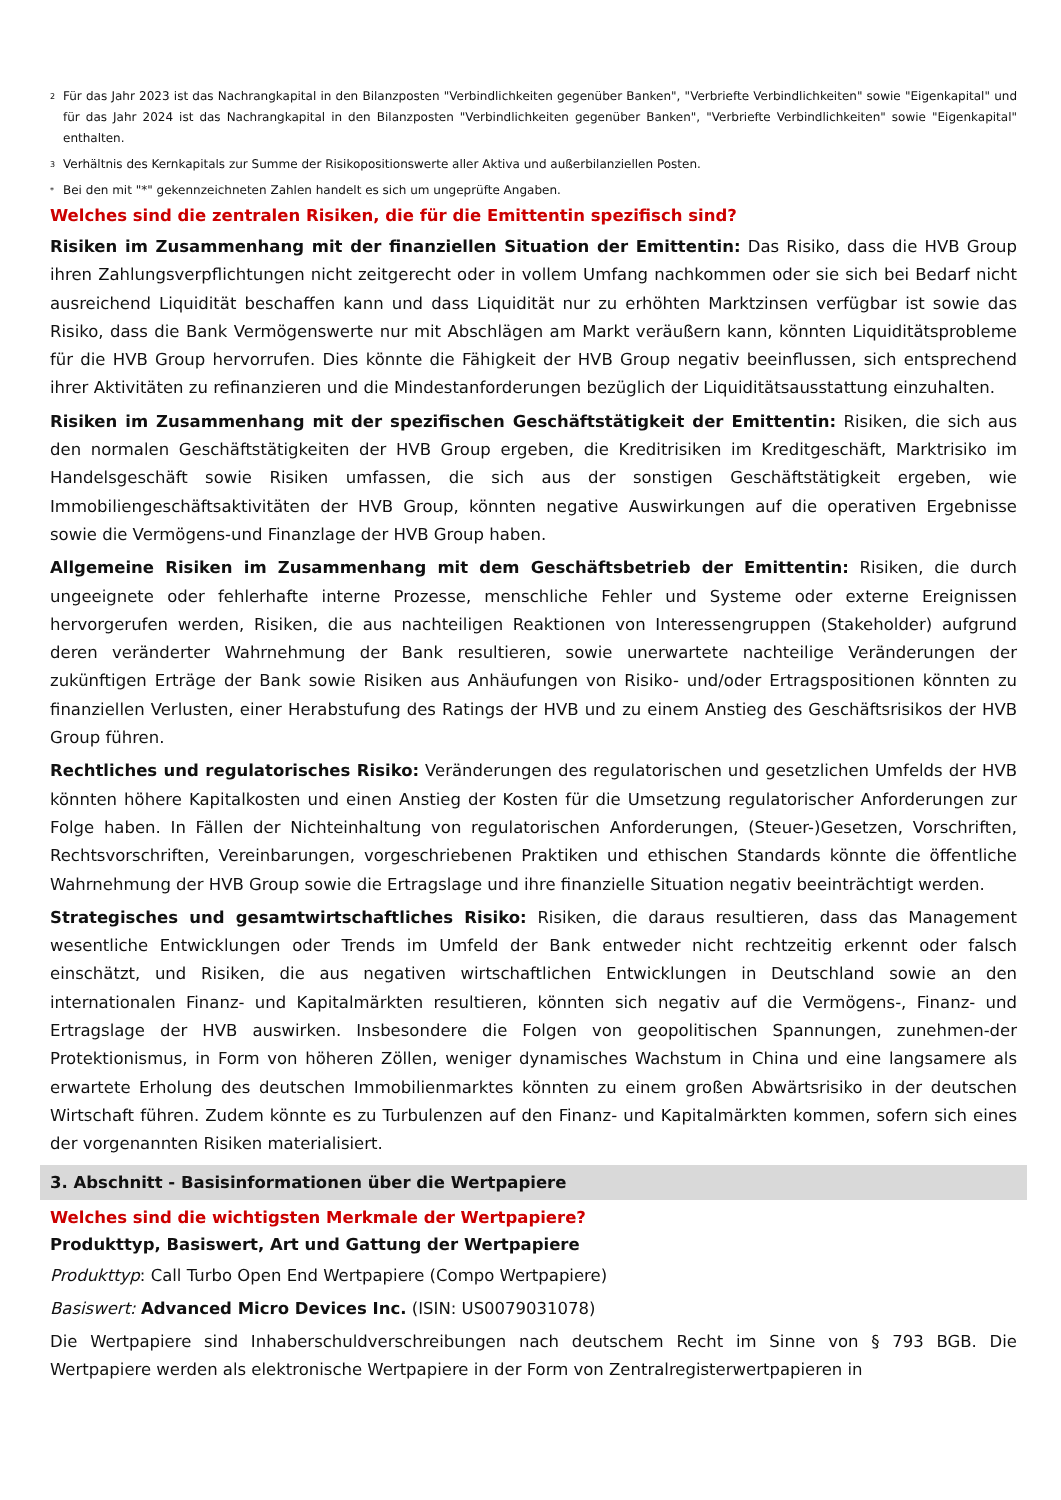<sup>2</sup> Für das Jahr 2023 ist das Nachrangkapital in den Bilanzposten "Verbindlichkeiten gegenüber Banken", "Verbriefte Verbindlichkeiten" sowie "Eigenkapital" und für das Jahr 2024 ist das Nachrangkapital in den Bilanzposten "Verbindlichkeiten gegenüber Banken", "Verbriefte Verbindlichkeiten" sowie "Eigenkapital" enthalten.
<sup>3</sup> Verhältnis des Kernkapitals zur Summe der Risikopositionswerte aller Aktiva und außerbilanziellen Posten.
<sup>*</sup> Bei den mit "*" gekennzeichneten Zahlen handelt es sich um ungeprüfte Angaben.
Welches sind die zentralen Risiken, die für die Emittentin spezifisch sind?
Risiken im Zusammenhang mit der finanziellen Situation der Emittentin: Das Risiko, dass die HVB Group ihren Zahlungsverpflichtungen nicht zeitgerecht oder in vollem Umfang nachkommen oder sie sich bei Bedarf nicht ausreichend Liquidität beschaffen kann und dass Liquidität nur zu erhöhten Marktzinsen verfügbar ist sowie das Risiko, dass die Bank Vermögenswerte nur mit Abschlägen am Markt veräußern kann, könnten Liquiditätsprobleme für die HVB Group hervorrufen. Dies könnte die Fähigkeit der HVB Group negativ beeinflussen, sich entsprechend ihrer Aktivitäten zu refinanzieren und die Mindestanforderungen bezüglich der Liquiditätsausstattung einzuhalten.
Risiken im Zusammenhang mit der spezifischen Geschäftstätigkeit der Emittentin: Risiken, die sich aus den normalen Geschäftstätigkeiten der HVB Group ergeben, die Kreditrisiken im Kreditgeschäft, Marktrisiko im Handelsgeschäft sowie Risiken umfassen, die sich aus der sonstigen Geschäftstätigkeit ergeben, wie Immobiliengeschäftsaktivitäten der HVB Group, könnten negative Auswirkungen auf die operativen Ergebnisse sowie die Vermögens-und Finanzlage der HVB Group haben.
Allgemeine Risiken im Zusammenhang mit dem Geschäftsbetrieb der Emittentin: Risiken, die durch ungeeignete oder fehlerhafte interne Prozesse, menschliche Fehler und Systeme oder externe Ereignissen hervorgerufen werden, Risiken, die aus nachteiligen Reaktionen von Interessengruppen (Stakeholder) aufgrund deren veränderter Wahrnehmung der Bank resultieren, sowie unerwartete nachteilige Veränderungen der zukünftigen Erträge der Bank sowie Risiken aus Anhäufungen von Risiko- und/oder Ertragspositionen könnten zu finanziellen Verlusten, einer Herabstufung des Ratings der HVB und zu einem Anstieg des Geschäftsrisikos der HVB Group führen.
Rechtliches und regulatorisches Risiko: Veränderungen des regulatorischen und gesetzlichen Umfelds der HVB könnten höhere Kapitalkosten und einen Anstieg der Kosten für die Umsetzung regulatorischer Anforderungen zur Folge haben. In Fällen der Nichteinhaltung von regulatorischen Anforderungen, (Steuer-)Gesetzen, Vorschriften, Rechtsvorschriften, Vereinbarungen, vorgeschriebenen Praktiken und ethischen Standards könnte die öffentliche Wahrnehmung der HVB Group sowie die Ertragslage und ihre finanzielle Situation negativ beeinträchtigt werden.
Strategisches und gesamtwirtschaftliches Risiko: Risiken, die daraus resultieren, dass das Management wesentliche Entwicklungen oder Trends im Umfeld der Bank entweder nicht rechtzeitig erkennt oder falsch einschätzt, und Risiken, die aus negativen wirtschaftlichen Entwicklungen in Deutschland sowie an den internationalen Finanz- und Kapitalmärkten resultieren, könnten sich negativ auf die Vermögens-, Finanz- und Ertragslage der HVB auswirken. Insbesondere die Folgen von geopolitischen Spannungen, zunehmen-der Protektionismus, in Form von höheren Zöllen, weniger dynamisches Wachstum in China und eine langsamere als erwartete Erholung des deutschen Immobilienmarktes könnten zu einem großen Abwärtsrisiko in der deutschen Wirtschaft führen. Zudem könnte es zu Turbulenzen auf den Finanz- und Kapitalmärkten kommen, sofern sich eines der vorgenannten Risiken materialisiert.
3. Abschnitt - Basisinformationen über die Wertpapiere
Welches sind die wichtigsten Merkmale der Wertpapiere?
Produkttyp, Basiswert, Art und Gattung der Wertpapiere
Produkttyp: Call Turbo Open End Wertpapiere (Compo Wertpapiere)
Basiswert: Advanced Micro Devices Inc. (ISIN: US0079031078)
Die Wertpapiere sind Inhaberschuldverschreibungen nach deutschem Recht im Sinne von § 793 BGB. Die Wertpapiere werden als elektronische Wertpapiere in der Form von Zentralregisterwertpapieren in